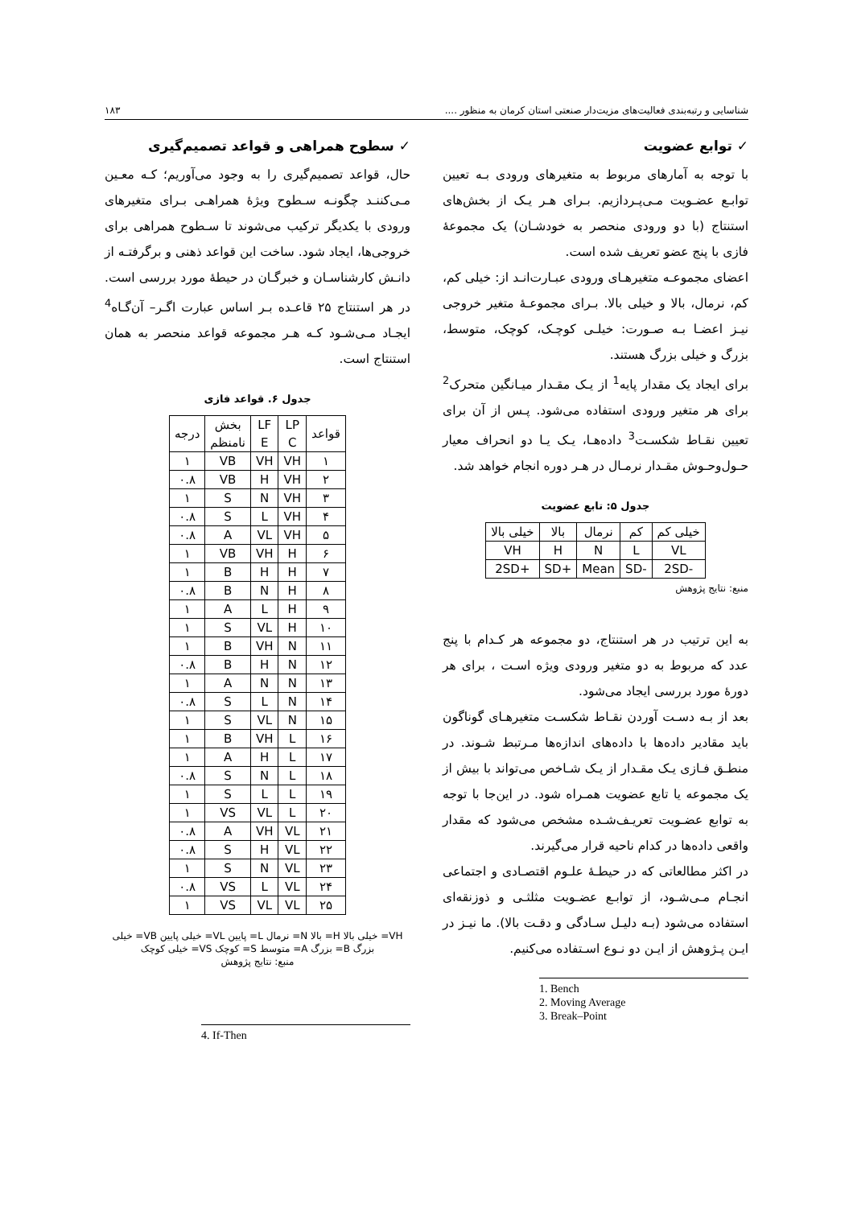شناسایی و رتبه‌بندی فعالیت‌های مزیت‌دار صنعتی استان کرمان به منظور .... ۱۸۳
✓ توابع عضویت
با توجه به آمارهای مربوط به متغیرهای ورودی بـه تعیین توابـع عضـویت مـی‌پـردازیم. بـرای هـر یـک از بخش‌های استنتاج (با دو ورودی منحصر به خودشـان) یک مجموعهٔ فازی با پنج عضو تعریف شده است.
اعضای مجموعـه متغیرهـای ورودی عبـارت‌انـد از: خیلی کم، کم، نرمال، بالا و خیلی بالا. بـرای مجموعـهٔ متغیر خروجی نیـز اعضـا بـه صـورت: خیلـی کوچـک، کوچک، متوسط، بزرگ و خیلی بزرگ هستند.
برای ایجاد یک مقدار پایه<sup>1</sup> از یـک مقـدار میـانگین متحرک<sup>2</sup> برای هر متغیر ورودی استفاده می‌شود. پـس از آن برای تعیین نقـاط شکسـت<sup>3</sup> داده‌هـا، یـک یـا دو انحراف معیار حـول‌وحـوش مقـدار نرمـال در هـر دوره انجام خواهد شد.
جدول ۵: تابع عضویت
| خیلی کم | کم | نرمال | بالا | خیلی بالا |
| --- | --- | --- | --- | --- |
| VL | L | N | H | VH |
| -2SD | -SD | Mean | +SD | +2SD |
منبع: نتایج پژوهش
به این ترتیب در هر استنتاج، دو مجموعه هر کـدام با پنج عدد که مربوط به دو متغیر ورودی ویژه اسـت ، برای هر دورهٔ مورد بررسی ایجاد می‌شود.
بعد از بـه دسـت آوردن نقـاط شکسـت متغیرهـای گوناگون باید مقادیر داده‌ها با داده‌های اندازه‌ها مـرتبط شـوند. در منطـق فـازی یـک مقـدار از یـک شـاخص می‌تواند با بیش از یک مجموعه یا تابع عضویت همـراه شود. در این‌جا با توجه به توابع عضـویت تعریـف‌شـده مشخص می‌شود که مقدار واقعی داده‌ها در کدام ناحیه قرار می‌گیرند.
در اکثر مطالعاتی که در حیطـهٔ علـوم اقتصـادی و اجتماعی انجـام مـی‌شـود، از توابـع عضـویت مثلثـی و ذوزنقه‌ای استفاده می‌شود (بـه دلیـل سـادگی و دقـت بالا). ما نیـز در ایـن پـژوهش از ایـن دو نـوع اسـتفاده می‌کنیم.
1. Bench
2. Moving Average
3. Break–Point
✓ سطوح همراهی و قواعد تصمیم‌گیری
حال، قواعد تصمیم‌گیری را به وجود می‌آوریم؛ کـه معـین مـی‌کننـد چگونـه سـطوح ویژهٔ همراهـی بـرای متغیرهای ورودی با یکدیگر ترکیب می‌شوند تا سـطوح همراهی برای خروجی‌ها، ایجاد شود. ساخت این قواعد ذهنی و برگرفتـه از دانـش کارشناسـان و خبرگـان در حیطهٔ مورد بررسی است. در هر استنتاج ۲۵ قاعـده بـر اساس عبارت اگـر– آن‌گـاه<sup>4</sup> ایجـاد مـی‌شـود کـه هـر مجموعه قواعد منحصر به همان استنتاج است.
جدول ۶. قواعد فازی
| قواعد | LP C | LF E | بخش نامنظم | درجه |
| --- | --- | --- | --- | --- |
| ۱ | VH | VH | VB | ۱ |
| ۲ | VH | H | VB | ۰.۸ |
| ۳ | VH | N | S | ۱ |
| ۴ | VH | L | S | ۰.۸ |
| ۵ | VH | VL | A | ۰.۸ |
| ۶ | H | VH | VB | ۱ |
| ۷ | H | H | B | ۱ |
| ۸ | H | N | B | ۰.۸ |
| ۹ | H | L | A | ۱ |
| ۱۰ | H | VL | S | ۱ |
| ۱۱ | N | VH | B | ۱ |
| ۱۲ | N | H | B | ۰.۸ |
| ۱۳ | N | N | A | ۱ |
| ۱۴ | N | L | S | ۰.۸ |
| ۱۵ | N | VL | S | ۱ |
| ۱۶ | L | VH | B | ۱ |
| ۱۷ | L | H | A | ۱ |
| ۱۸ | L | N | S | ۰.۸ |
| ۱۹ | L | L | S | ۱ |
| ۲۰ | L | VL | VS | ۱ |
| ۲۱ | VL | VH | A | ۰.۸ |
| ۲۲ | VL | H | S | ۰.۸ |
| ۲۳ | VL | N | S | ۱ |
| ۲۴ | VL | L | VS | ۰.۸ |
| ۲۵ | VL | VL | VS | ۱ |
VH= خیلی بالا H= بالا N= نرمال L= پایین VL= خیلی پایین VB= خیلی بزرگ B= بزرگ A= متوسط S= کوچک VS= خیلی کوچک
منبع: نتایج پژوهش
4. If-Then